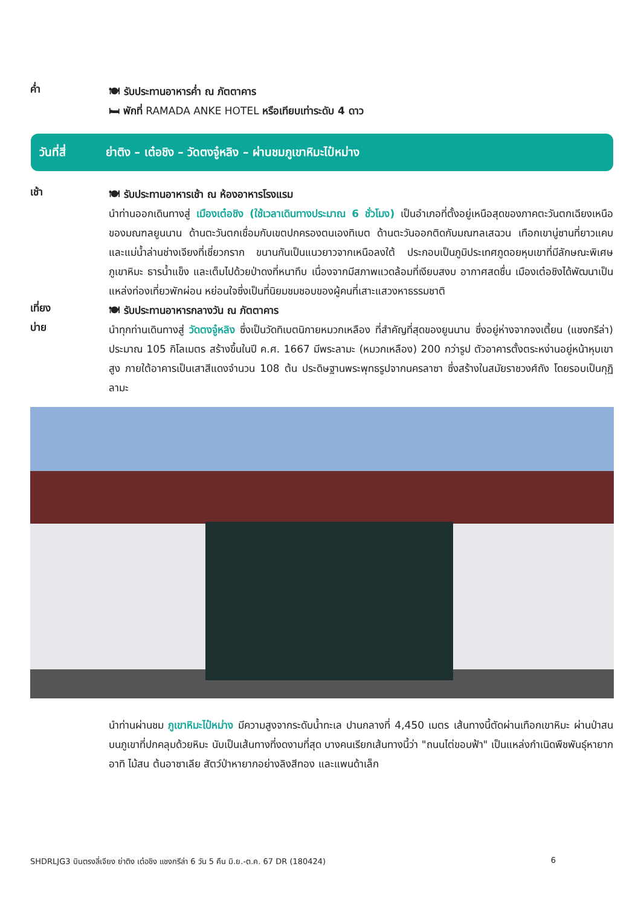ค่ำ
🍽 รับประทานอาหารค่ำ ณ ภัตตาคาร
🛏 พักที่ RAMADA ANKE HOTEL หรือเทียบเท่าระดับ 4 ดาว
วันที่สี่ ย่าติง – เต๋อชิง – วัดตงจู๋หลิง – ผ่านชมภูเขาหิมะไป๋หม่าง
เช้า
🍽 รับประทานอาหารเช้า ณ ห้องอาหารโรงแรม
นำท่านออกเดินทางสู่ เมืองเต๋อชิง (ใช้เวลาเดินทางประมาณ 6 ชั่วโมง) เป็นอำเภอที่ตั้งอยู่เหนือสุดของภาคตะวันตกเฉียงเหนือของมณฑลยูนนาน ด้านตะวันตกเชื่อมกับเขตปกครองตนเองทิเบต ด้านตะวันออกติดกับมณฑลเสฉวน เทือกเขานู่ซานที่ยาวแคบ และแม่น้ำล่านช่างเจียงที่เชี่ยวกราก ขนานกันเป็นแนวยาวจากเหนือลงใต้ ประกอบเป็นภูมิประเทศภูดอยหุบเขาที่มีลักษณะพิเศษ ภูเขาหิมะ ธารน้ำแข็ง และเต็มไปด้วยป่าดงที่หนาทึบ เนื่องจากมีสภาพแวดล้อมที่เงียบสงบ อากาศสดชื่น เมืองเต๋อชิงได้พัฒนาเป็นแหล่งท่องเที่ยวพักผ่อน หย่อนใจซึ่งเป็นที่นิยมชมชอบของผู้คนที่เสาะแสวงหาธรรมชาติ
เที่ยง
🍽 รับประทานอาหารกลางวัน ณ ภัตตาคาร
บ่าย
นำทุกท่านเดินทางสู่ วัดตงจู๋หลิง ซึ่งเป็นวัดทิเบตนิกายหมวกเหลือง ที่สำคัญที่สุดของยูนนาน ซึ่งอยู่ห่างจากจงเตี้ยน (แชงกรีล่า) ประมาณ 105 กิโลเมตร สร้างขึ้นในปี ค.ศ. 1667 มีพระลามะ (หมวกเหลือง) 200 กว่ารูป ตัวอาคารตั้งตระหง่านอยู่หน้าหุบเขาสูง ภายใต้อาคารเป็นเสาสีแดงจำนวน 108 ต้น ประดิษฐานพระพุทธรูปจากนครลาซา ซึ่งสร้างในสมัยราชวงศ์ถัง โดยรอบเป็นกุฏิลามะ
นำท่านผ่านชม ภูเขาหิมะไป๋หม่าง มีความสูงจากระดับน้ำทะเล ปานกลางที่ 4,450 เมตร เส้นทางนี้ตัดผ่านเทือกเขาหิมะ ผ่านป่าสนบนภูเขาที่ปกคลุมด้วยหิมะ นับเป็นเส้นทางที่งดงามที่สุด บางคนเรียกเส้นทางนี้ว่า "ถนนไต่ขอบฟ้า" เป็นแหล่งกำเนิดพืชพันธุ์หายาก อาทิ ไม้สน ต้นอาซาเลีย สัตว์ป่าหายากอย่างลิงสีทอง และแพนด้าเล็ก
SHDRLJG3 บินตรงลี่เจียง ย่าติง เต๋อชิง แชงกรีล่า 6 วัน 5 คืน มิ.ย.-ต.ค. 67 DR (180424) 6